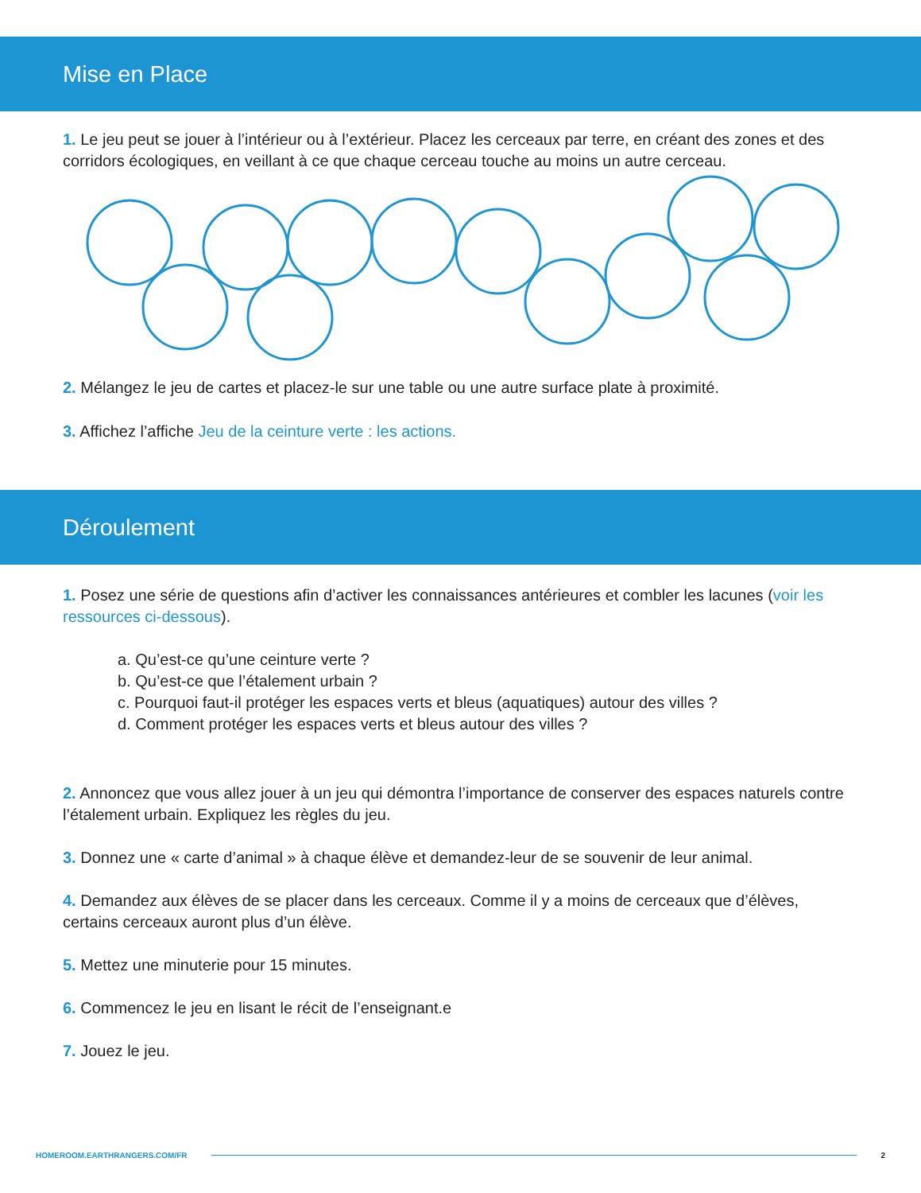Mise en Place
1. Le jeu peut se jouer à l’intérieur ou à l’extérieur. Placez les cerceaux par terre, en créant des zones et des corridors écologiques, en veillant à ce que chaque cerceau touche au moins un autre cerceau.
2. Mélangez le jeu de cartes et placez-le sur une table ou une autre surface plate à proximité.
3. Affichez l’affiche Jeu de la ceinture verte : les actions.
Déroulement
1. Posez une série de questions afin d’activer les connaissances antérieures et combler les lacunes (voir les ressources ci-dessous).
a. Qu’est-ce qu’une ceinture verte ?
b. Qu’est-ce que l’étalement urbain ?
c. Pourquoi faut-il protéger les espaces verts et bleus (aquatiques) autour des villes ?
d. Comment protéger les espaces verts et bleus autour des villes ?
2. Annoncez que vous allez jouer à un jeu qui démontra l’importance de conserver des espaces naturels contre l’étalement urbain. Expliquez les règles du jeu.
3. Donnez une « carte d’animal » à chaque élève et demandez-leur de se souvenir de leur animal.
4. Demandez aux élèves de se placer dans les cerceaux. Comme il y a moins de cerceaux que d’élèves, certains cerceaux auront plus d’un élève.
5. Mettez une minuterie pour 15 minutes.
6. Commencez le jeu en lisant le récit de l’enseignant.e
7. Jouez le jeu.
HOMEROOM.EARTHRANGERS.COM/FR 2